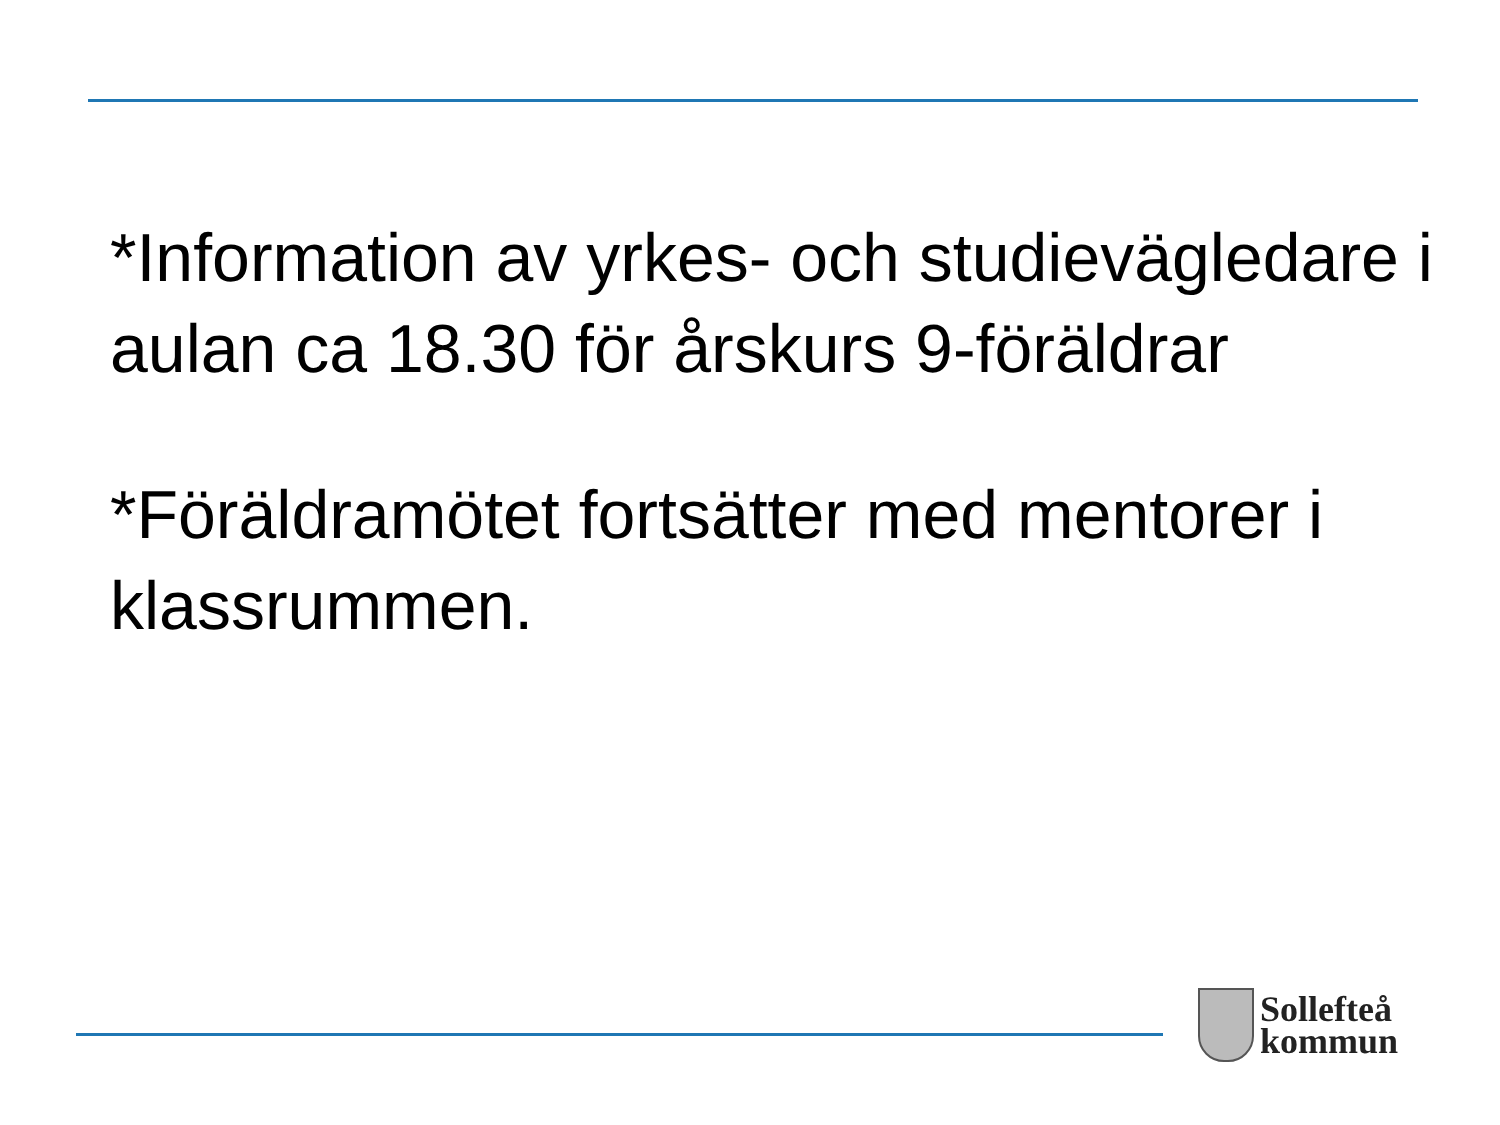*Information av yrkes- och studievägledare i aulan ca 18.30 för årskurs 9-föräldrar
*Föräldramötet fortsätter med mentorer i klassrummen.
Sollefteå
kommun